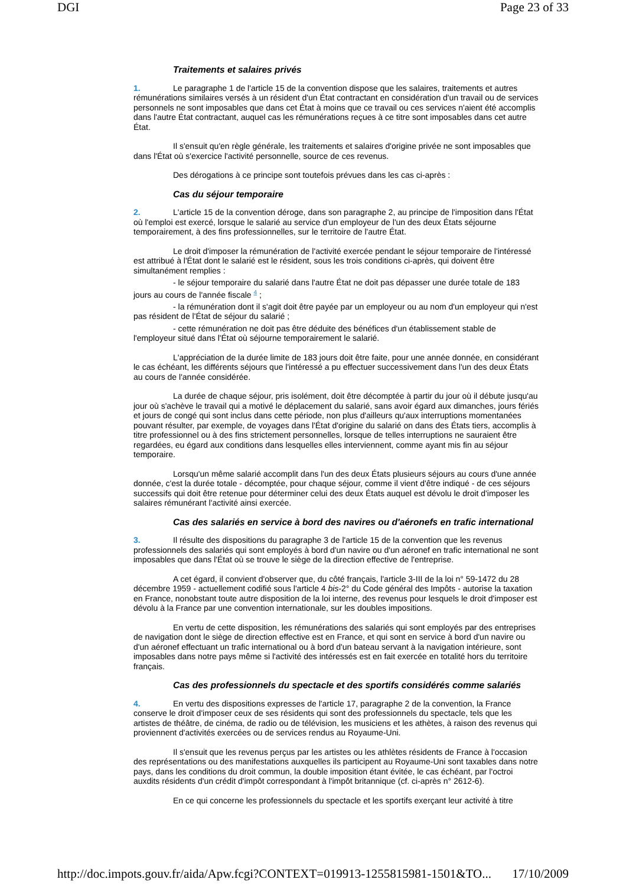DGI Page 23 of 33
Traitements et salaires privés
1. Le paragraphe 1 de l'article 15 de la convention dispose que les salaires, traitements et autres rémunérations similaires versés à un résident d'un État contractant en considération d'un travail ou de services personnels ne sont imposables que dans cet État à moins que ce travail ou ces services n'aient été accomplis dans l'autre État contractant, auquel cas les rémunérations reçues à ce titre sont imposables dans cet autre État.
Il s'ensuit qu'en règle générale, les traitements et salaires d'origine privée ne sont imposables que dans l'État où s'exercice l'activité personnelle, source de ces revenus.
Des dérogations à ce principe sont toutefois prévues dans les cas ci-après :
Cas du séjour temporaire
2. L'article 15 de la convention déroge, dans son paragraphe 2, au principe de l'imposition dans l'État où l'emploi est exercé, lorsque le salarié au service d'un employeur de l'un des deux États séjourne temporairement, à des fins professionnelles, sur le territoire de l'autre État.
Le droit d'imposer la rémunération de l'activité exercée pendant le séjour temporaire de l'intéressé est attribué à l'État dont le salarié est le résident, sous les trois conditions ci-après, qui doivent être simultanément remplies :
- le séjour temporaire du salarié dans l'autre État ne doit pas dépasser une durée totale de 183 jours au cours de l'année fiscale <sup>4</sup> ;
- la rémunération dont il s'agit doit être payée par un employeur ou au nom d'un employeur qui n'est pas résident de l'État de séjour du salarié ;
- cette rémunération ne doit pas être déduite des bénéfices d'un établissement stable de l'employeur situé dans l'État où séjourne temporairement le salarié.
L'appréciation de la durée limite de 183 jours doit être faite, pour une année donnée, en considérant le cas échéant, les différents séjours que l'intéressé a pu effectuer successivement dans l'un des deux États au cours de l'année considérée.
La durée de chaque séjour, pris isolément, doit être décomptée à partir du jour où il débute jusqu'au jour où s'achève le travail qui a motivé le déplacement du salarié, sans avoir égard aux dimanches, jours fériés et jours de congé qui sont inclus dans cette période, non plus d'ailleurs qu'aux interruptions momentanées pouvant résulter, par exemple, de voyages dans l'État d'origine du salarié on dans des États tiers, accomplis à titre professionnel ou à des fins strictement personnelles, lorsque de telles interruptions ne sauraient être regardées, eu égard aux conditions dans lesquelles elles interviennent, comme ayant mis fin au séjour temporaire.
Lorsqu'un même salarié accomplit dans l'un des deux États plusieurs séjours au cours d'une année donnée, c'est la durée totale - décomptée, pour chaque séjour, comme il vient d'être indiqué - de ces séjours successifs qui doit être retenue pour déterminer celui des deux États auquel est dévolu le droit d'imposer les salaires rémunérant l'activité ainsi exercée.
Cas des salariés en service à bord des navires ou d'aéronefs en trafic international
3. Il résulte des dispositions du paragraphe 3 de l'article 15 de la convention que les revenus professionnels des salariés qui sont employés à bord d'un navire ou d'un aéronef en trafic international ne sont imposables que dans l'État où se trouve le siège de la direction effective de l'entreprise.
A cet égard, il convient d'observer que, du côté français, l'article 3-III de la loi n° 59-1472 du 28 décembre 1959 - actuellement codifié sous l'article 4 bis-2° du Code général des Impôts - autorise la taxation en France, nonobstant toute autre disposition de la loi interne, des revenus pour lesquels le droit d'imposer est dévolu à la France par une convention internationale, sur les doubles impositions.
En vertu de cette disposition, les rémunérations des salariés qui sont employés par des entreprises de navigation dont le siège de direction effective est en France, et qui sont en service à bord d'un navire ou d'un aéronef effectuant un trafic international ou à bord d'un bateau servant à la navigation intérieure, sont imposables dans notre pays même si l'activité des intéressés est en fait exercée en totalité hors du territoire français.
Cas des professionnels du spectacle et des sportifs considérés comme salariés
4. En vertu des dispositions expresses de l'article 17, paragraphe 2 de la convention, la France conserve le droit d'imposer ceux de ses résidents qui sont des professionnels du spectacle, tels que les artistes de théâtre, de cinéma, de radio ou de télévision, les musiciens et les athètes, à raison des revenus qui proviennent d'activités exercées ou de services rendus au Royaume-Uni.
Il s'ensuit que les revenus perçus par les artistes ou les athlètes résidents de France à l'occasion des représentations ou des manifestations auxquelles ils participent au Royaume-Uni sont taxables dans notre pays, dans les conditions du droit commun, la double imposition étant évitée, le cas échéant, par l'octroi auxdits résidents d'un crédit d'impôt correspondant à l'impôt britannique (cf. ci-après n° 2612-6).
En ce qui concerne les professionnels du spectacle et les sportifs exerçant leur activité à titre
http://doc.impots.gouv.fr/aida/Apw.fcgi?CONTEXT=019913-1255815981-1501&TO... 17/10/2009